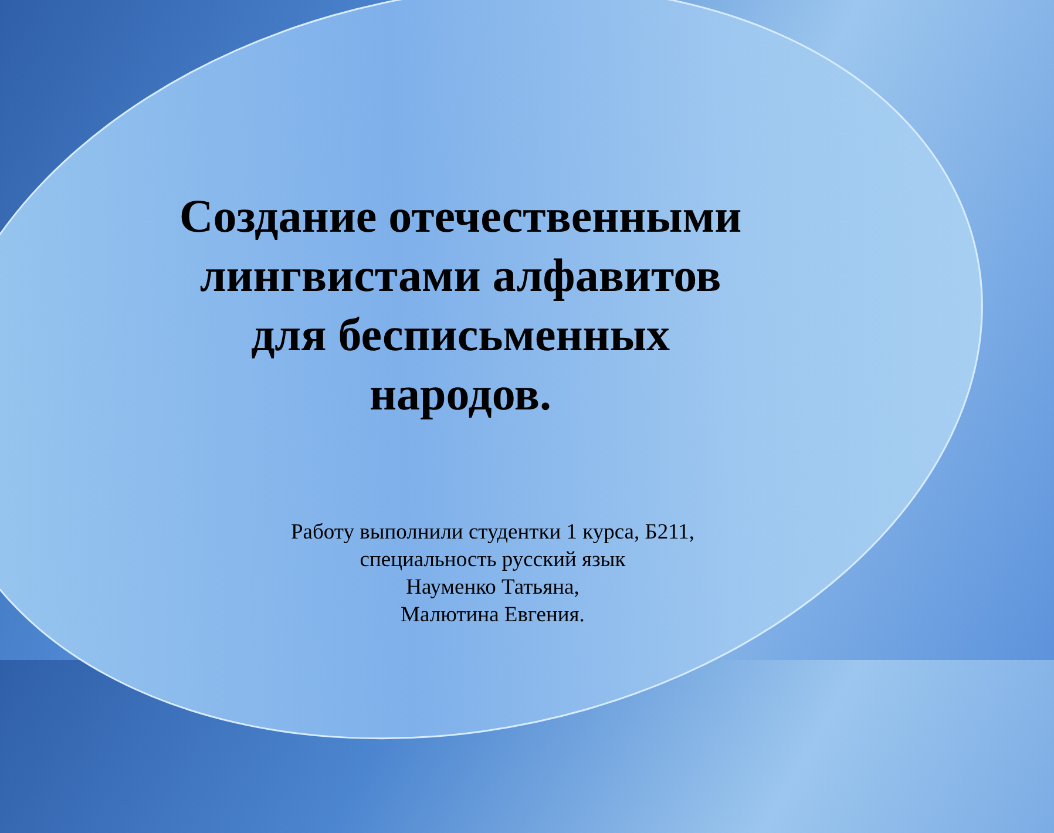Создание отечественными лингвистами алфавитов для бесписьменных народов.
Работу выполнили студентки 1 курса, Б211,
специальность русский язык
Науменко Татьяна,
Малютина Евгения.